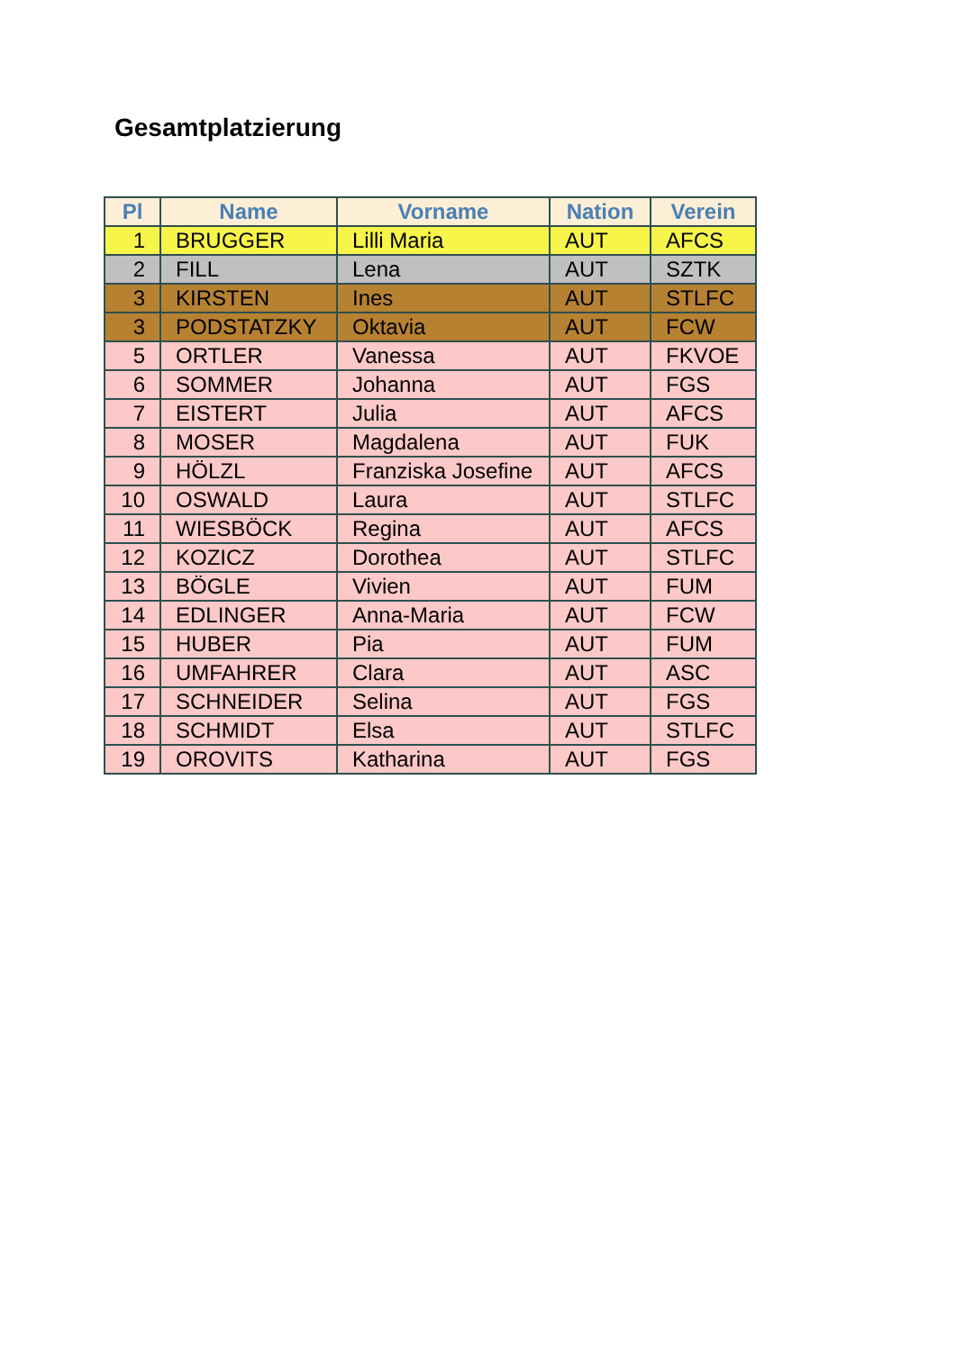Gesamtplatzierung
| Pl | Name | Vorname | Nation | Verein |
| --- | --- | --- | --- | --- |
| 1 | BRUGGER | Lilli Maria | AUT | AFCS |
| 2 | FILL | Lena | AUT | SZTK |
| 3 | KIRSTEN | Ines | AUT | STLFC |
| 3 | PODSTATZKY | Oktavia | AUT | FCW |
| 5 | ORTLER | Vanessa | AUT | FKVOE |
| 6 | SOMMER | Johanna | AUT | FGS |
| 7 | EISTERT | Julia | AUT | AFCS |
| 8 | MOSER | Magdalena | AUT | FUK |
| 9 | HÖLZL | Franziska Josefine | AUT | AFCS |
| 10 | OSWALD | Laura | AUT | STLFC |
| 11 | WIESBÖCK | Regina | AUT | AFCS |
| 12 | KOZICZ | Dorothea | AUT | STLFC |
| 13 | BÖGLE | Vivien | AUT | FUM |
| 14 | EDLINGER | Anna-Maria | AUT | FCW |
| 15 | HUBER | Pia | AUT | FUM |
| 16 | UMFAHRER | Clara | AUT | ASC |
| 17 | SCHNEIDER | Selina | AUT | FGS |
| 18 | SCHMIDT | Elsa | AUT | STLFC |
| 19 | OROVITS | Katharina | AUT | FGS |